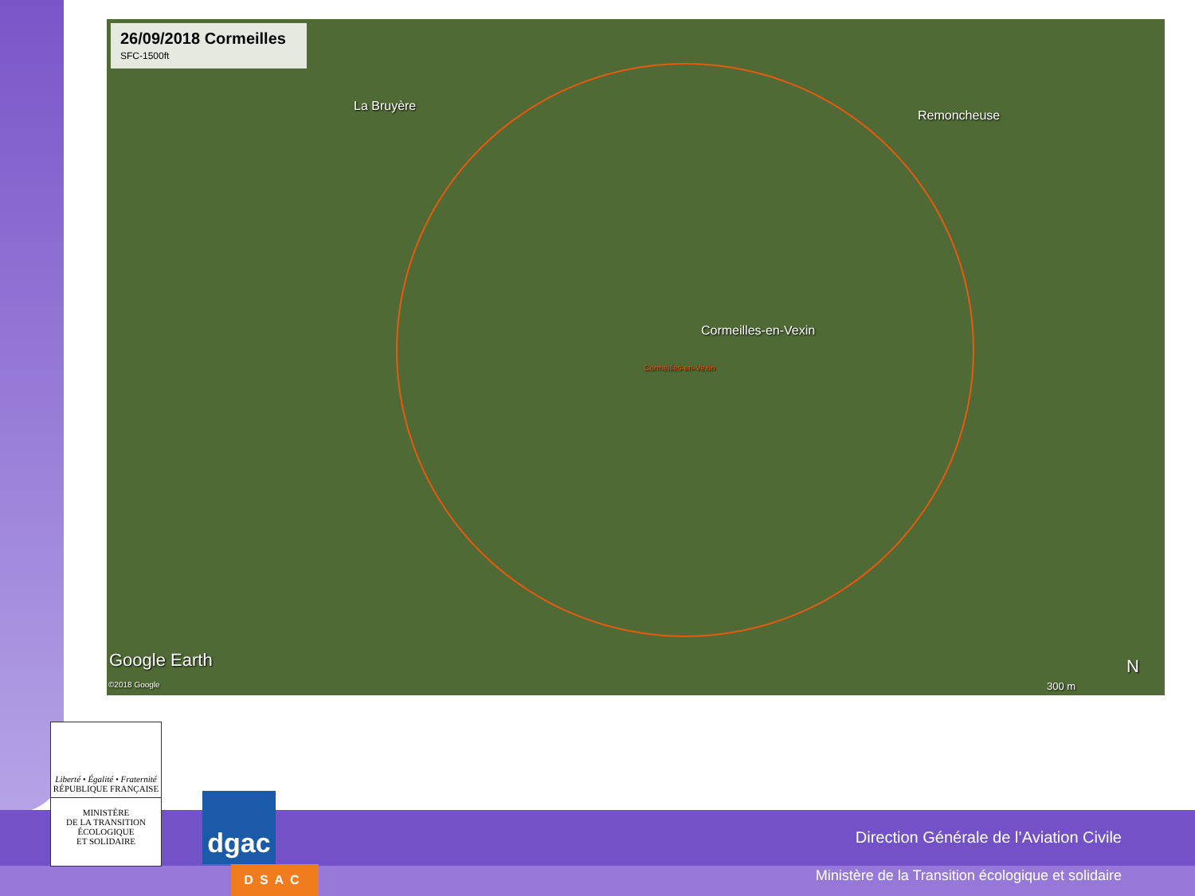26/09/2018 Cormeilles
SFC-1500ft
La Bruyère
Remoncheuse
Cormeilles-en-Vexin
Cormeilles-en-Vexin
Google Earth
©2018 Google
N
300 m
Liberté • Égalité • Fraternité
RÉPUBLIQUE FRANÇAISE
MINISTÈRE
DE LA TRANSITION
ÉCOLOGIQUE
ET SOLIDAIRE
dgac
DSAC
Direction Générale de l’Aviation Civile
Ministère de la Transition écologique et solidaire